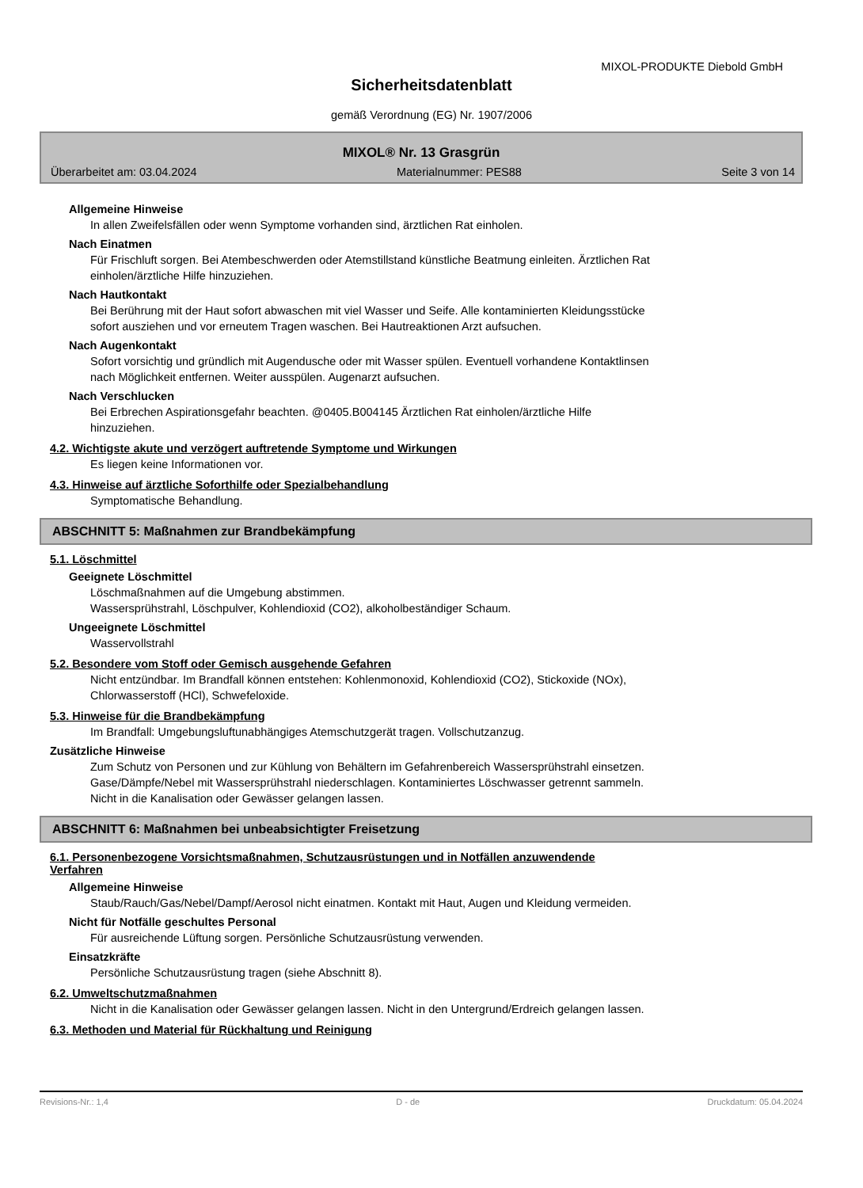MIXOL-PRODUKTE Diebold GmbH
Sicherheitsdatenblatt
gemäß Verordnung (EG) Nr. 1907/2006
MIXOL® Nr. 13 Grasgrün
Überarbeitet am: 03.04.2024 Materialnummer: PES88 Seite 3 von 14
Allgemeine Hinweise
In allen Zweifelsfällen oder wenn Symptome vorhanden sind, ärztlichen Rat einholen.
Nach Einatmen
Für Frischluft sorgen. Bei Atembeschwerden oder Atemstillstand künstliche Beatmung einleiten. Ärztlichen Rat
einholen/ärztliche Hilfe hinzuziehen.
Nach Hautkontakt
Bei Berührung mit der Haut sofort abwaschen mit viel Wasser und Seife. Alle kontaminierten Kleidungsstücke
sofort ausziehen und vor erneutem Tragen waschen. Bei Hautreaktionen Arzt aufsuchen.
Nach Augenkontakt
Sofort vorsichtig und gründlich mit Augendusche oder mit Wasser spülen. Eventuell vorhandene Kontaktlinsen
nach Möglichkeit entfernen. Weiter ausspülen. Augenarzt aufsuchen.
Nach Verschlucken
Bei Erbrechen Aspirationsgefahr beachten. @0405.B004145 Ärztlichen Rat einholen/ärztliche Hilfe
hinzuziehen.
4.2. Wichtigste akute und verzögert auftretende Symptome und Wirkungen
Es liegen keine Informationen vor.
4.3. Hinweise auf ärztliche Soforthilfe oder Spezialbehandlung
Symptomatische Behandlung.
ABSCHNITT 5: Maßnahmen zur Brandbekämpfung
5.1. Löschmittel
Geeignete Löschmittel
Löschmaßnahmen auf die Umgebung abstimmen.
Wassersprühstrahl, Löschpulver, Kohlendioxid (CO2), alkoholbeständiger Schaum.
Ungeeignete Löschmittel
Wasservollstrahl
5.2. Besondere vom Stoff oder Gemisch ausgehende Gefahren
Nicht entzündbar. Im Brandfall können entstehen: Kohlenmonoxid, Kohlendioxid (CO2), Stickoxide (NOx),
Chlorwasserstoff (HCl), Schwefeloxide.
5.3. Hinweise für die Brandbekämpfung
Im Brandfall: Umgebungsluftunabhängiges Atemschutzgerät tragen. Vollschutzanzug.
Zusätzliche Hinweise
Zum Schutz von Personen und zur Kühlung von Behältern im Gefahrenbereich Wassersprühstrahl einsetzen.
Gase/Dämpfe/Nebel mit Wassersprühstrahl niederschlagen. Kontaminiertes Löschwasser getrennt sammeln.
Nicht in die Kanalisation oder Gewässer gelangen lassen.
ABSCHNITT 6: Maßnahmen bei unbeabsichtigter Freisetzung
6.1. Personenbezogene Vorsichtsmaßnahmen, Schutzausrüstungen und in Notfällen anzuwendende
Verfahren
Allgemeine Hinweise
Staub/Rauch/Gas/Nebel/Dampf/Aerosol nicht einatmen. Kontakt mit Haut, Augen und Kleidung vermeiden.
Nicht für Notfälle geschultes Personal
Für ausreichende Lüftung sorgen. Persönliche Schutzausrüstung verwenden.
Einsatzkräfte
Persönliche Schutzausrüstung tragen (siehe Abschnitt 8).
6.2. Umweltschutzmaßnahmen
Nicht in die Kanalisation oder Gewässer gelangen lassen. Nicht in den Untergrund/Erdreich gelangen lassen.
6.3. Methoden und Material für Rückhaltung und Reinigung
Revisions-Nr.: 1,4 D - de Druckdatum: 05.04.2024